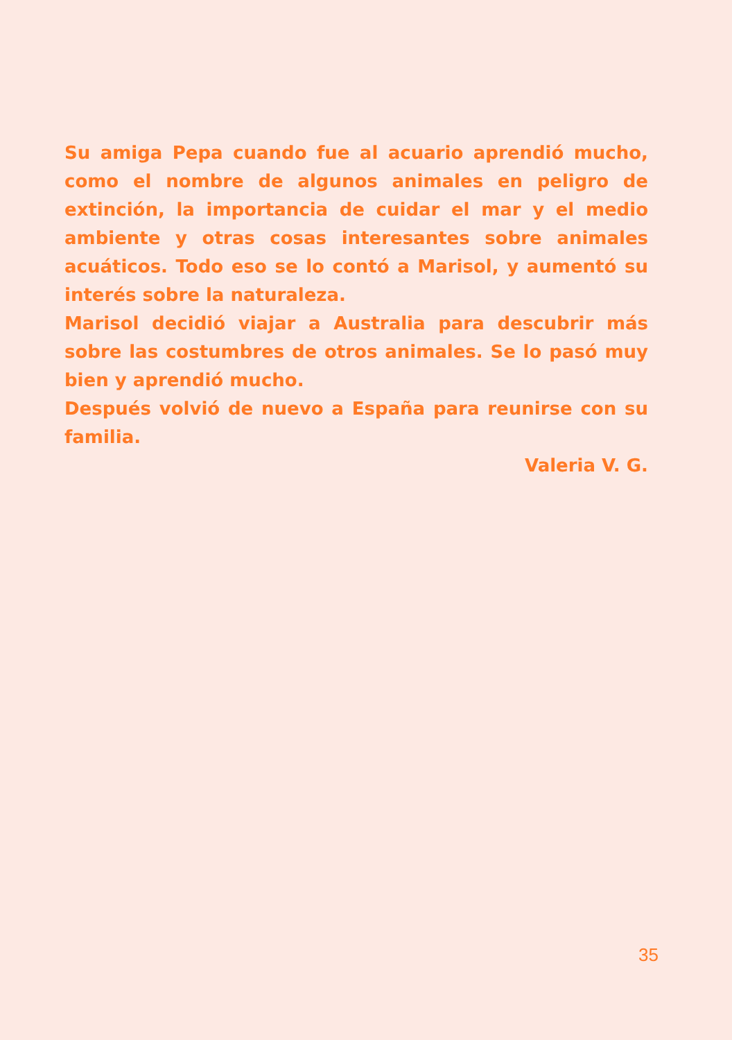Su amiga Pepa cuando fue al acuario aprendió mucho, como el nombre de algunos animales en peligro de extinción, la importancia de cuidar el mar y el medio ambiente y otras cosas interesantes sobre animales acuáticos. Todo eso se lo contó a Marisol, y aumentó su interés sobre la naturaleza.
Marisol decidió viajar a Australia para descubrir más sobre las costumbres de otros animales. Se lo pasó muy bien y aprendió mucho.
Después volvió de nuevo a España para reunirse con su familia.
Valeria V. G.
35